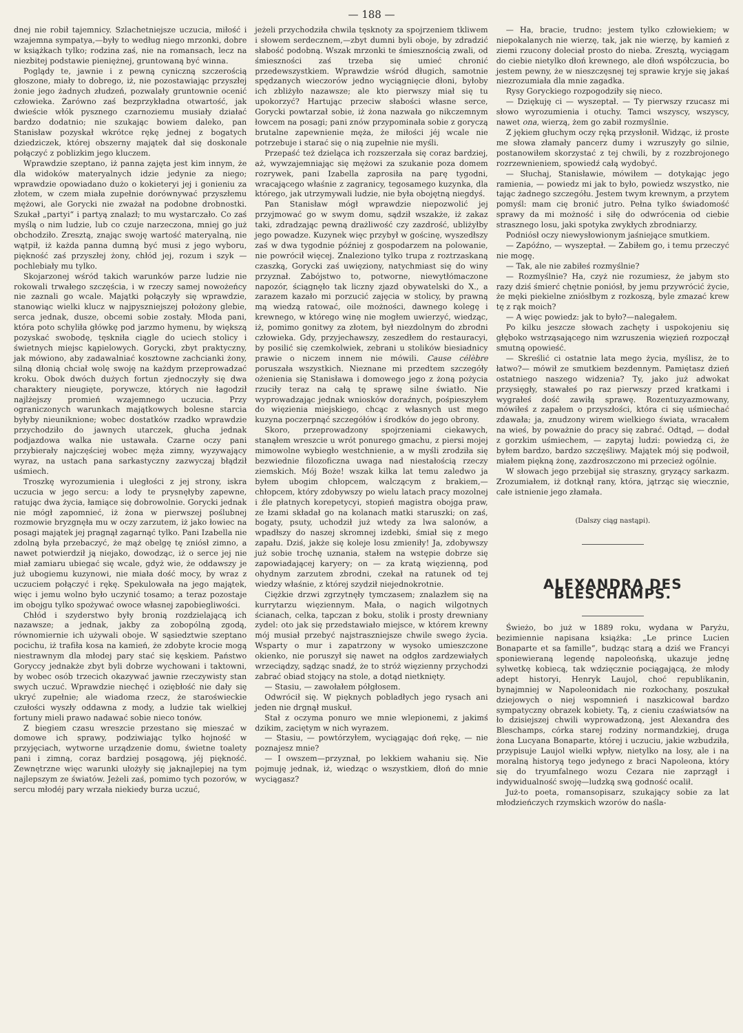— 188 —
dnej nie robił tajemnicy. Szlachetniejsze uczucia, miłość i wzajemna sympatya,—były to według niego mrzonki, dobre w książkach tylko; rodzina zaś, nie na romansach, lecz na niezbitej podstawie pieniężnej, gruntowaną być winna.
Poglądy te, jawnie i z pewną cyniczną szczerością głoszone, miały to dobrego, iż, nie pozostawiając przyszłej żonie jego żadnych złudzeń, pozwalały gruntownie ocenić człowieka. Zarówno zaś bezprzykładna otwartość, jak dwieście włók pysznego czarnoziemu musiały działać bardzo dodatnio; nie szukając bowiem daleko, pan Stanisław pozyskał wkrótce rękę jednej z bogatych dziedziczek, której obszerny majątek dał się doskonale połączyć z poblizkim jego kluczem.
Wprawdzie szeptano, iż panna zajęta jest kim innym, że dla widoków materyalnych idzie jedynie za niego; wprawdzie opowiadano dużo o kokieteryi jej i gonieniu za złotem, w czem miała zupełnie dorównywać przyszłemu mężowi, ale Gorycki nie zważał na podobne drobnostki. Szukał „partyi“ i partyą znalazł; to mu wystarczało. Co zaś myślą o nim ludzie, lub co czuje narzeczona, mniej go już obchodziło. Zresztą, znając swoję wartość materyalną, nie wątpił, iż każda panna dumną być musi z jego wyboru, piękność zaś przyszłej żony, chłód jej, rozum i szyk — pochlebiały mu tylko.
Skojarzonej wśród takich warunków parze ludzie nie rokowali trwałego szczęścia, i w rzeczy samej nowożeńcy nie zaznali go wcale. Majątki połączyły się wprawdzie, stanowiąc wielki klucz w najpyszniejszej położony glebie, serca jednak, dusze, obcemi sobie zostały. Młoda pani, która poto schyliła główkę pod jarzmo hymenu, by większą pozyskać swobodę, tęskniła ciągle do uciech stolicy i świetnych miejsc kąpielowych. Gorycki, zbyt praktyczny, jak mówiono, aby zadawalniać kosztowne zachcianki żony, silną dłonią chciał wolę swoję na każdym przeprowadzać kroku. Obok dwóch dużych fortun zjednoczyły się dwa charaktery nieugięte, porywcze, których nie łagodził najlżejszy promień wzajemnego uczucia. Przy ograniczonych warunkach majątkowych bolesne starcia byłyby nieuniknione; wobec dostatków rzadko wprawdzie przychodziło do jawnych utarczek, głucha jednak podjazdowa walka nie ustawała. Czarne oczy pani przybierały najczęściej wobec męża zimny, wyzywający wyraz, na ustach pana sarkastyczny zazwyczaj błądził uśmiech.
Troszkę wyrozumienia i uległości z jej strony, iskra uczucia w jego sercu: a lody te prysnęłyby zapewne, ratując dwa życia, łamiące się dobrowolnie. Gorycki jednak nie mógł zapomnieć, iż żona w pierwszej poślubnej rozmowie bryzgnęła mu w oczy zarzutem, iż jako łowiec na posagi majątek jej pragnął zagarnąć tylko. Pani Izabella nie zdolną była przebaczyć, że mąż obelgę tę zniósł zimno, a nawet potwierdził ją niejako, dowodząc, iż o serce jej nie miał zamiaru ubiegać się wcale, gdyż wie, że oddawszy je już ubogiemu kuzynowi, nie miała dość mocy, by wraz z uczuciem połączyć i rękę. Spekulowała na jego majątek, więc i jemu wolno było uczynić tosamo; a teraz pozostaje im obojgu tylko spożywać owoce własnej zapobiegliwości.
Chłód i szyderstwo były bronią rozdzielającą ich nazawsze; a jednak, jakby za zobopólną zgodą, równomiernie ich używali oboje. W sąsiedztwie szeptano pocichu, iż trafiła kosa na kamień, że zdobyte krocie mogą niestrawnym dla młodej pary stać się kęskiem. Państwo Goryccy jednakże zbyt byli dobrze wychowani i taktowni, by wobec osób trzecich okazywać jawnie rzeczywisty stan swych uczuć. Wprawdzie niechęć i oziębłość nie dały się ukryć zupełnie; ale wiadoma rzecz, że staroświeckie czułości wyszły oddawna z mody, a ludzie tak wielkiej fortuny mieli prawo nadawać sobie nieco tonów.
Z biegiem czasu wreszcie przestano się mieszać w domowe ich sprawy, podziwiając tylko hojność w przyjęciach, wytworne urządzenie domu, świetne toalety pani i zimną, coraz bardziej posągową, jéj piękność. Zewnętrzne więc warunki ułożyły się jaknajlepiej na tym najlepszym ze światów. Jeżeli zaś, pomimo tych pozorów, w sercu młodéj pary wrzała niekiedy burza uczuć,
jeżeli przychodziła chwila tęsknoty za spojrzeniem tkliwem i słowem serdecznem,—zbyt dumni byli oboje, by zdradzić słabość podobną. Wszak mrzonki te śmiesznością zwali, od śmieszności zaś trzeba się umieć chronić przedewszystkiem. Wprawdzie wśród długich, samotnie spędzanych wieczorów jedno wyciągnięcie dłoni, byłoby ich zbliżyło nazawsze; ale kto pierwszy miał się tu upokorzyć? Hartując przeciw słabości własne serce, Gorycki powtarzał sobie, iż żona nazwała go nikczemnym łowcem na posagi; pani znów przypominała sobie z goryczą brutalne zapewnienie męża, że miłości jéj wcale nie potrzebuje i starać się o nią zupełnie nie myśli.
Przepaść też dzieląca ich rozszerzała się coraz bardziej, aż, wywzajemniając się mężowi za szukanie poza domem rozrywek, pani Izabella zaprosiła na parę tygodni, wracającego właśnie z zagranicy, tegosamego kuzynka, dla którego, jak utrzymywali ludzie, nie była obojętną niegdyś.
Pan Stanisław mógł wprawdzie niepozwolić jej przyjmować go w swym domu, sądził wszakże, iż zakaz taki, zdradzając pewną drażliwość czy zazdrość, ubliżyłby jego powadze. Kuzynek więc przybył w gościnę, wyszedłszy zaś w dwa tygodnie później z gospodarzem na polowanie, nie powrócił więcej. Znaleziono tylko trupa z roztrzaskaną czaszką, Gorycki zaś uwięziony, natychmiast się do winy przyznał. Zabójstwo to, potworne, niewytłómaczone napozór, ściągnęło tak liczny zjazd obywatelski do X., a zarazem kazało mi porzucić zajęcia w stolicy, by prawną mą wiedzą ratować, oile możności, dawnego kolegę i krewnego, w którego winę nie mogłem uwierzyć, wiedząc, iż, pomimo gonitwy za złotem, był niezdolnym do zbrodni człowieka. Gdy, przyjechawszy, zeszedłem do restauracyi, by posilić się czemkolwiek, zebrani u stolików biesiadnicy prawie o niczem innem nie mówili. Cause célèbre poruszała wszystkich. Nieznane mi przedtem szczegóły ożenienia się Stanisława i domowego jego z żoną pożycia rzuciły teraz na całą tę sprawę silne światło. Nie wyprowadzając jednak wniosków doraźnych, pośpieszyłem do więzienia miejskiego, chcąc z własnych ust mego kuzyna poczerpnąć szczegółów i środków do jego obrony.
Skoro, przeprowadzony spojrzeniami ciekawych, stanąłem wreszcie u wrót ponurego gmachu, z piersi mojej mimowolne wybiegło westchnienie, a w myśli zrodziła się bezwiednie filozoficzna uwaga nad niestałością rzeczy ziemskich. Mój Boże! wszak kilka lat temu zaledwo ja byłem ubogim chłopcem, walczącym z brakiem,—chłopcem, który zdobywszy po wielu latach pracy mozolnej i źle płatnych korepetycyi, stopień magistra obojga praw, ze łzami składał go na kolanach matki staruszki; on zaś, bogaty, psuty, uchodził już wtedy za lwa salonów, a wpadłszy do naszej skromnej izdebki, śmiał się z mego zapału. Dziś, jakże się koleje losu zmieniły! Ja, zdobywszy już sobie trochę uznania, stałem na wstępie dobrze się zapowiadającej karyery; on — za kratą więzienną, pod ohydnym zarzutem zbrodni, czekał na ratunek od tej wiedzy właśnie, z której szydził niejednokrotnie.
Ciężkie drzwi zgrzytnęły tymczasem; znalazłem się na kurrytarzu więziennym. Mała, o nagich wilgotnych ścianach, celka, tapczan z boku, stolik i prosty drewniany zydel: oto jak się przedstawiało miejsce, w którem krewny mój musiał przebyć najstraszniejsze chwile swego życia. Wsparty o mur i zapatrzony w wysoko umieszczone okienko, nie poruszył się nawet na odgłos zardzewiałych wrzeciądzy, sądząc snadź, że to stróż więzienny przychodzi zabrać obiad stojący na stole, a dotąd nietknięty.
— Stasiu, — zawołałem półgłosem.
Odwrócił się. W pięknych pobladłych jego rysach ani jeden nie drgnął muskuł.
Stał z oczyma ponuro we mnie wlepionemi, z jakimś dzikim, zaciętym w nich wyrazem.
— Stasiu, — powtórzyłem, wyciągając doń rękę, — nie poznajesz mnie?
— I owszem—przyznał, po lekkiem wahaniu się. Nie pojmuję jednak, iż, wiedząc o wszystkiem, dłoń do mnie wyciągasz?
— Ha, bracie, trudno: jestem tylko człowiekiem; w niepokalanych nie wierzę, tak, jak nie wierzę, by kamień z ziemi rzucony doleciał prosto do nieba. Zresztą, wyciągam do ciebie nietylko dłoń krewnego, ale dłoń współczucia, bo jestem pewny, że w nieszczęsnej tej sprawie kryje się jakaś niezrozumiała dla mnie zagadka.
Rysy Goryckiego rozpogodziły się nieco.
— Dziękuję ci — wyszeptał. — Ty pierwszy rzucasz mi słowo wyrozumienia i otuchy. Tamci wszyscy, wszyscy, nawet ona, wierzą, żem go zabił rozmyślnie.
Z jękiem głuchym oczy ręką przysłonił. Widząc, iż proste me słowa złamały pancerz dumy i wzruszyły go silnie, postanowiłem skorzystać z tej chwili, by z rozzbrojonego rozrzewnieniem, spowiedź całą wydobyć.
— Słuchaj, Stanisławie, mówiłem — dotykając jego ramienia, — powiedz mi jak to było, powiedz wszystko, nie tając żadnego szczegółu. Jestem twym krewnym, a przytem pomyśl: mam cię bronić jutro. Pełna tylko świadomość sprawy da mi możność i siłę do odwrócenia od ciebie strasznego losu, jaki spotyka zwykłych zbrodniarzy.
Podniósł oczy niewysłowionym jaśniejące smutkiem.
— Zapóźno, — wyszeptał. — Zabiłem go, i temu przeczyć nie mogę.
— Tak, ale nie zabiłeś rozmyślnie?
— Rozmyślnie? Ha, czyż nie rozumiesz, że jabym sto razy dziś śmierć chętnie poniósł, by jemu przywrócić życie, że męki piekielne zniósłbym z rozkoszą, byle zmazać krew tę z rąk moich?
— A więc powiedz: jak to było?—nalegałem.
Po kilku jeszcze słowach zachęty i uspokojeniu się głęboko wstrząsającego nim wzruszenia więzień rozpoczął smutną opowieść.
— Skreślić ci ostatnie lata mego życia, myślisz, że to łatwo?— mówił ze smutkiem bezdennym. Pamiętasz dzień ostatniego naszego widzenia? Ty, jako już adwokat przysięgły, stawałeś po raz pierwszy przed kratkami i wygrałeś dość zawiłą sprawę. Rozentuzyazmowany, mówiłeś z zapałem o przyszłości, która ci się uśmiechać zdawała; ja, znudzony wirem wielkiego świata, wracałem na wieś, by poważnie do pracy się zabrać. Odtąd, — dodał z gorzkim uśmiechem, — zapytaj ludzi: powiedzą ci, że byłem bardzo, bardzo szczęśliwy. Majątek mój się podwoił, miałem piękną żonę, zazdroszczono mi przecież ogólnie.
W słowach jego przebijał się straszny, gryzący sarkazm. Zrozumiałem, iż dotknął rany, która, jątrząc się wiecznie, całe istnienie jego złamała.
(Dalszy ciąg nastąpi).
ALEXANDRA DES BLESCHAMPS.
Świeżo, bo już w 1889 roku, wydana w Paryżu, bezimiennie napisana książka: „Le prince Lucien Bonaparte et sa famille“, budząc starą a dziś we Francyi sponiewieraną legendę napoleońską, ukazuje jednę sylwetkę kobiecą, tak wdzięcznie pociągającą, że młody adept historyi, Henryk Laujol, choć republikanin, bynajmniej w Napoleonidach nie rozkochany, poszukał dziejowych o niej wspomnień i naszkicował bardzo sympatyczny obrazek kobiety. Tą, z cieniu czaświatsów na ło dzisiejszej chwili wyprowadzoną, jest Alexandra des Bleschamps, córka starej rodziny normandzkiej, druga żona Lucyana Bonaparte, której i uczuciu, jakie wzbudziła, przypisuje Laujol wielki wpływ, nietylko na losy, ale i na moralną historyą tego jedynego z braci Napoleona, który się do tryumfalnego wozu Cezara nie zaprzągł i indywidualność swoję—ludzką swą godność ocalił.
Już-to poeta, romansopisarz, szukający sobie za lat młodzieńczych rzymskich wzorów do naśla-